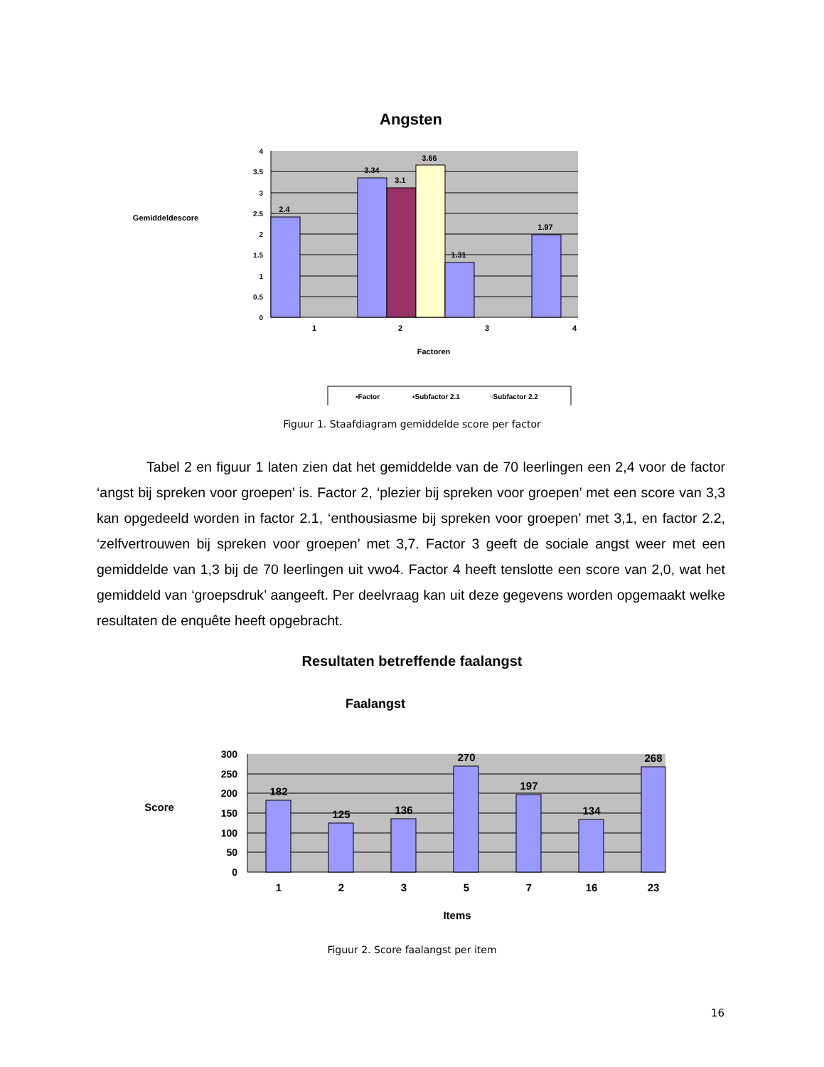Angsten
Gemiddeldescore
4
3.5
3
2.5
2
1.5
1
0.5
0
2.4
3.34
3.1
3.66
1.31
1.97
1
2
3
4
Factoren
▪Factor
▪Subfactor 2.1
▫Subfactor 2.2
Figuur 1. Staafdiagram gemiddelde score per factor
Tabel 2 en figuur 1 laten zien dat het gemiddelde van de 70 leerlingen een 2,4 voor de factor ‘angst bij spreken voor groepen’ is. Factor 2, ‘plezier bij spreken voor groepen’ met een score van 3,3 kan opgedeeld worden in factor 2.1, ‘enthousiasme bij spreken voor groepen’ met 3,1, en factor 2.2, ‘zelfvertrouwen bij spreken voor groepen’ met 3,7. Factor 3 geeft de sociale angst weer met een gemiddelde van 1,3 bij de 70 leerlingen uit vwo4. Factor 4 heeft tenslotte een score van 2,0, wat het gemiddeld van ‘groepsdruk’ aangeeft. Per deelvraag kan uit deze gegevens worden opgemaakt welke resultaten de enquête heeft opgebracht.
Resultaten betreffende faalangst
Faalangst
Score
300
250
200
150
100
50
0
182
125
136
270
197
134
268
1
2
3
5
7
16
23
Items
Figuur 2. Score faalangst per item
16